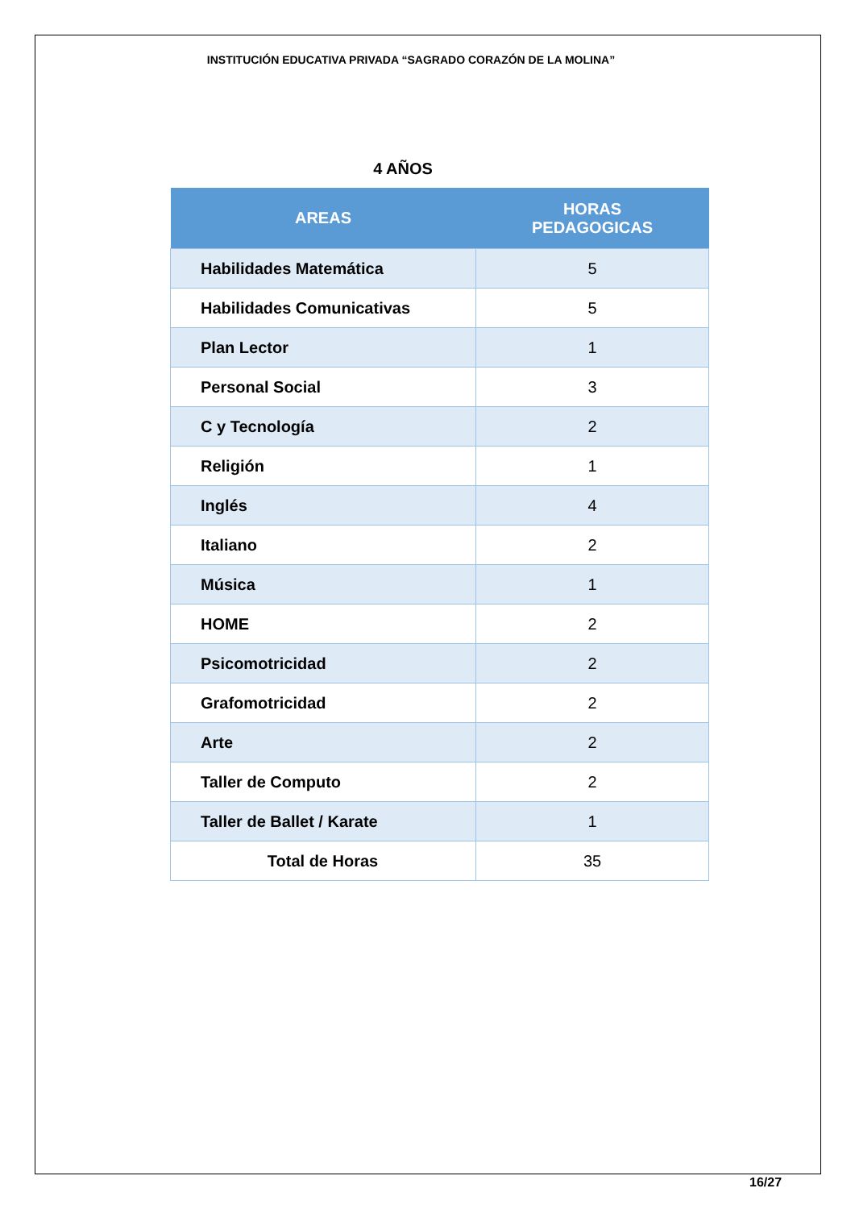INSTITUCIÓN EDUCATIVA PRIVADA “SAGRADO CORAZÓN DE LA MOLINA”
4 AÑOS
| AREAS | HORAS PEDAGOGICAS |
| --- | --- |
| Habilidades Matemática | 5 |
| Habilidades Comunicativas | 5 |
| Plan Lector | 1 |
| Personal Social | 3 |
| C y Tecnología | 2 |
| Religión | 1 |
| Inglés | 4 |
| Italiano | 2 |
| Música | 1 |
| HOME | 2 |
| Psicomotricidad | 2 |
| Grafomotricidad | 2 |
| Arte | 2 |
| Taller de Computo | 2 |
| Taller de Ballet / Karate | 1 |
| Total de Horas | 35 |
16/27